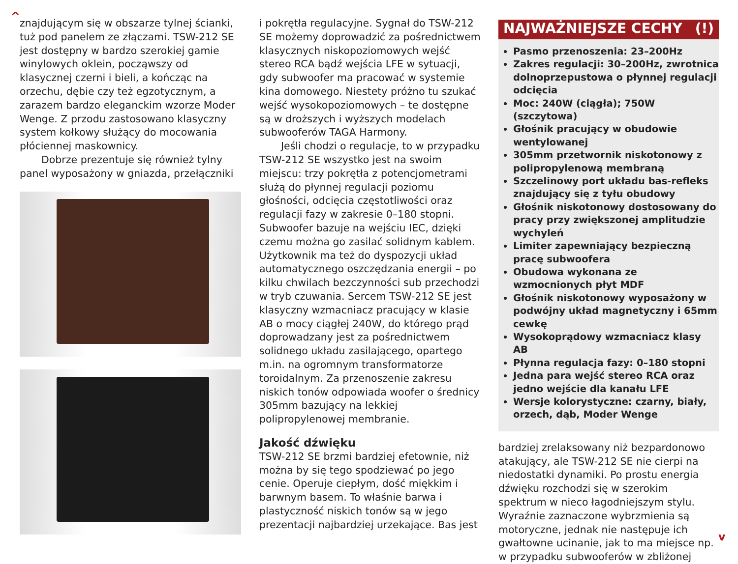^
znajdującym się w obszarze tylnej ścianki, tuż pod panelem ze złączami. TSW-212 SE jest dostępny w bardzo szerokiej gamie winylowych oklein, począwszy od klasycznej czerni i bieli, a kończąc na orzechu, dębie czy też egzotycznym, a zarazem bardzo eleganckim wzorze Moder Wenge. Z przodu zastosowano klasyczny system kołkowy służący do mocowania płóciennej maskownicy.
Dobrze prezentuje się również tylny panel wyposażony w gniazda, przełączniki
i pokrętła regulacyjne. Sygnał do TSW-212 SE możemy doprowadzić za pośrednictwem klasycznych niskopoziomowych wejść stereo RCA bądź wejścia LFE w sytuacji, gdy subwoofer ma pracować w systemie kina domowego. Niestety próżno tu szukać wejść wysokopoziomowych – te dostępne są w droższych i wyższych modelach subwooferów TAGA Harmony.
Jeśli chodzi o regulacje, to w przypadku TSW-212 SE wszystko jest na swoim miejscu: trzy pokrętła z potencjometrami służą do płynnej regulacji poziomu głośności, odcięcia częstotliwości oraz regulacji fazy w zakresie 0–180 stopni. Subwoofer bazuje na wejściu IEC, dzięki czemu można go zasilać solidnym kablem. Użytkownik ma też do dyspozycji układ automatycznego oszczędzania energii – po kilku chwilach bezczynności sub przechodzi w tryb czuwania. Sercem TSW-212 SE jest klasyczny wzmacniacz pracujący w klasie AB o mocy ciągłej 240W, do którego prąd doprowadzany jest za pośrednictwem solidnego układu zasilającego, opartego m.in. na ogromnym transformatorze toroidalnym. Za przenoszenie zakresu niskich tonów odpowiada woofer o średnicy 305mm bazujący na lekkiej polipropylenowej membranie.
Jakość dźwięku
TSW-212 SE brzmi bardziej efetownie, niż można by się tego spodziewać po jego cenie. Operuje ciepłym, dość miękkim i barwnym basem. To właśnie barwa i plastyczność niskich tonów są w jego prezentacji najbardziej urzekające. Bas jest
NAJWAŻNIEJSZE CECHY (!)
Pasmo przenoszenia: 23–200Hz
Zakres regulacji: 30–200Hz, zwrotnica dolnoprzepustowa o płynnej regulacji odcięcia
Moc: 240W (ciągła); 750W (szczytowa)
Głośnik pracujący w obudowie wentylowanej
305mm przetwornik niskotonowy z polipropylenową membraną
Szczelinowy port układu bas-refleks znajdujący się z tyłu obudowy
Głośnik niskotonowy dostosowany do pracy przy zwiększonej amplitudzie wychyleń
Limiter zapewniający bezpieczną pracę subwoofera
Obudowa wykonana ze wzmocnionych płyt MDF
Głośnik niskotonowy wyposażony w podwójny układ magnetyczny i 65mm cewkę
Wysokoprądowy wzmacniacz klasy AB
Płynna regulacja fazy: 0–180 stopni
Jedna para wejść stereo RCA oraz jedno wejście dla kanału LFE
Wersje kolorystyczne: czarny, biały, orzech, dąb, Moder Wenge
bardziej zrelaksowany niż bezpardonowo atakujący, ale TSW-212 SE nie cierpi na niedostatki dynamiki. Po prostu energia dźwięku rozchodzi się w szerokim spektrum w nieco łagodniejszym stylu. Wyraźnie zaznaczone wybrzmienia są motoryczne, jednak nie następuje ich gwałtowne ucinanie, jak to ma miejsce np. w przypadku subwooferów w zbliżonej
v